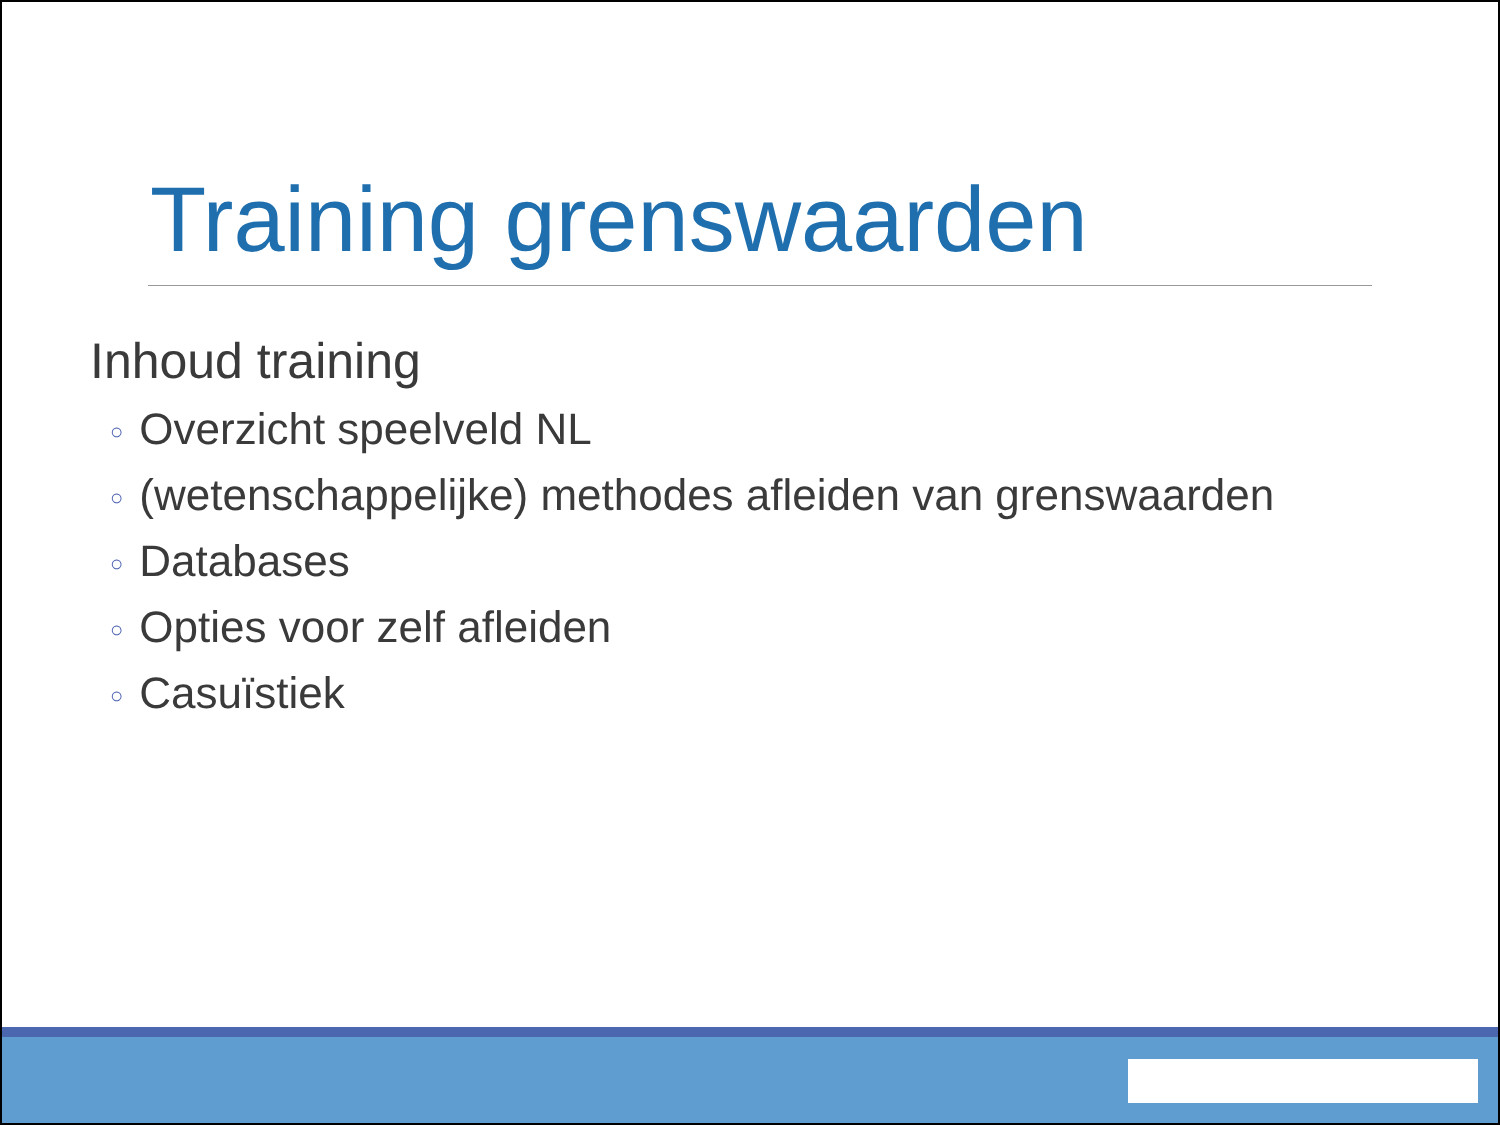Training grenswaarden
Inhoud training
○ Overzicht speelveld NL
○ (wetenschappelijke) methodes afleiden van grenswaarden
○ Databases
○ Opties voor zelf afleiden
○ Casuïstiek